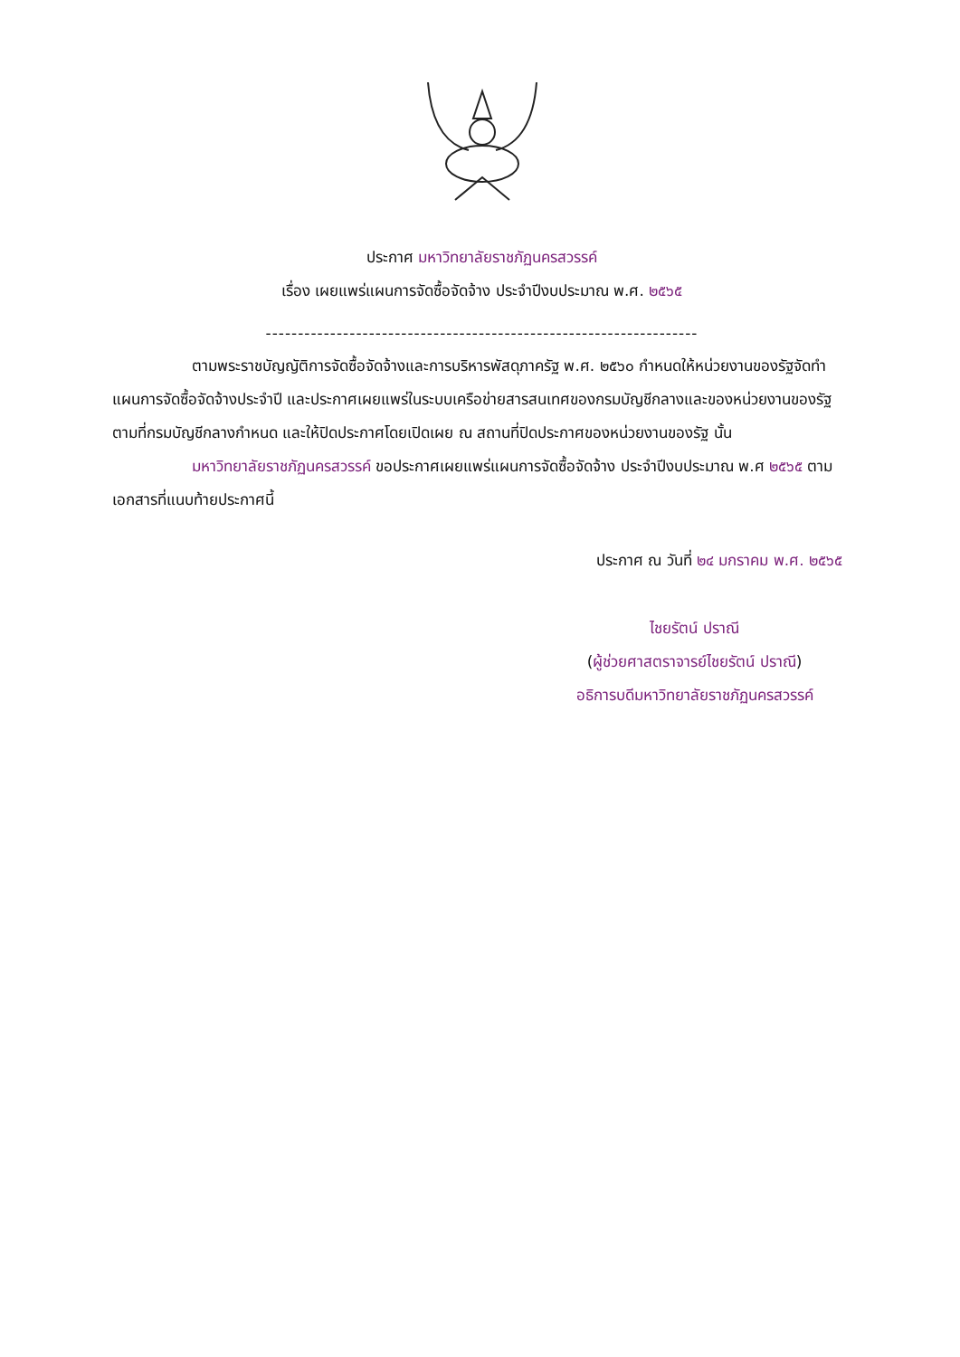ประกาศ มหาวิทยาลัยราชภัฏนครสวรรค์
เรื่อง เผยแพร่แผนการจัดซื้อจัดจ้าง ประจำปีงบประมาณ พ.ศ. ๒๕๖๕
-------------------------------------------------------------------
ตามพระราชบัญญัติการจัดซื้อจัดจ้างและการบริหารพัสดุภาครัฐ พ.ศ. ๒๕๖๐ กำหนดให้หน่วยงานของรัฐจัดทำแผนการจัดซื้อจัดจ้างประจำปี และประกาศเผยแพร่ในระบบเครือข่ายสารสนเทศของกรมบัญชีกลางและของหน่วยงานของรัฐตามที่กรมบัญชีกลางกำหนด และให้ปิดประกาศโดยเปิดเผย ณ สถานที่ปิดประกาศของหน่วยงานของรัฐ นั้น
มหาวิทยาลัยราชภัฏนครสวรรค์ ขอประกาศเผยแพร่แผนการจัดซื้อจัดจ้าง ประจำปีงบประมาณ พ.ศ ๒๕๖๕ ตามเอกสารที่แนบท้ายประกาศนี้
ประกาศ ณ วันที่ ๒๔ มกราคม พ.ศ. ๒๕๖๕
ไชยรัตน์ ปราณี
(ผู้ช่วยศาสตราจารย์ไชยรัตน์ ปราณี)
อธิการบดีมหาวิทยาลัยราชภัฏนครสวรรค์